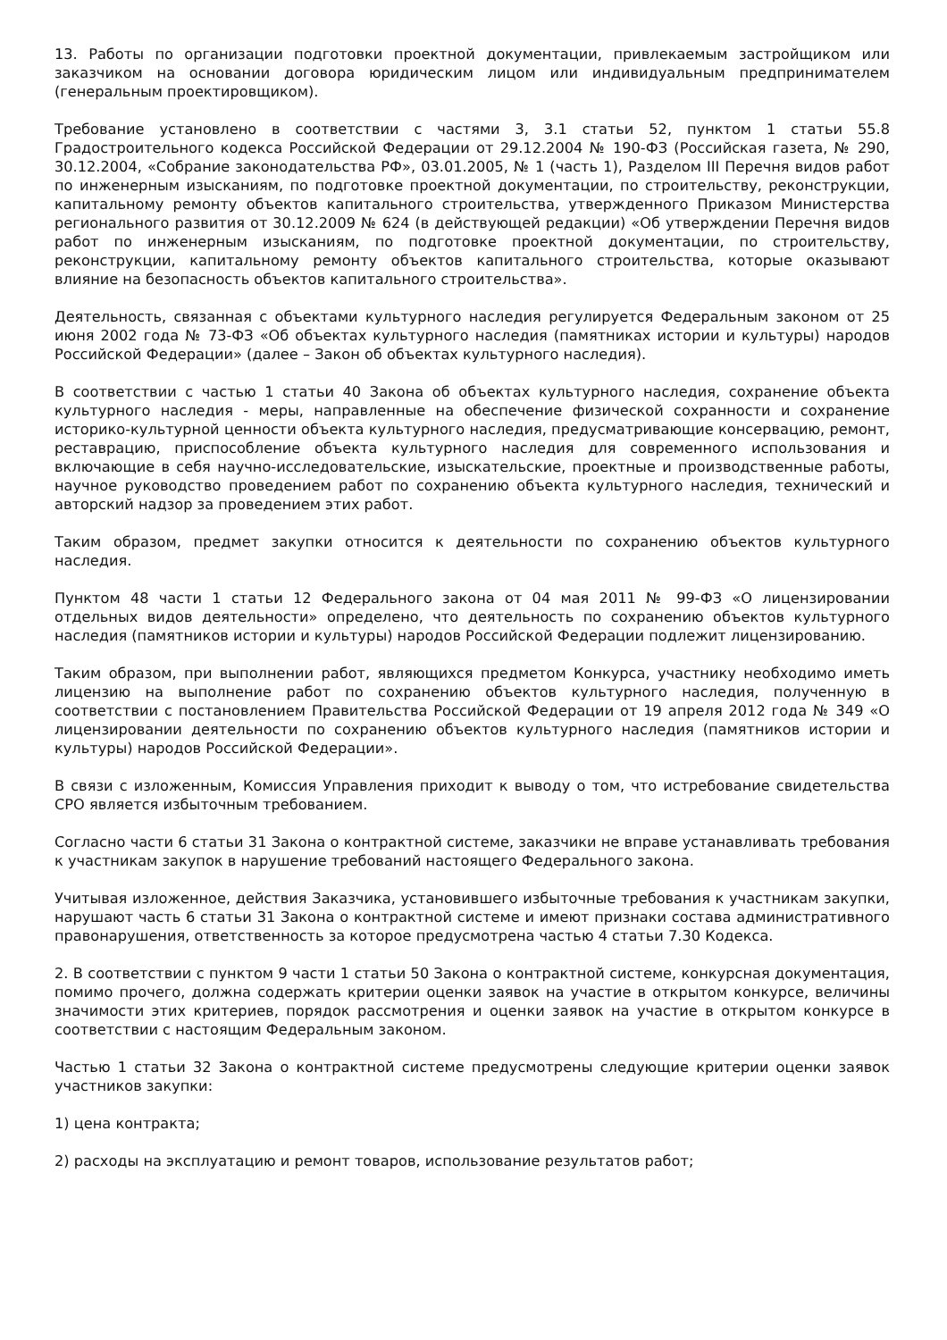13. Работы по организации подготовки проектной документации, привлекаемым застройщиком или заказчиком на основании договора юридическим лицом или индивидуальным предпринимателем (генеральным проектировщиком).
Требование установлено в соответствии с частями 3, 3.1 статьи 52, пунктом 1 статьи 55.8 Градостроительного кодекса Российской Федерации от 29.12.2004 № 190-ФЗ (Российская газета, № 290, 30.12.2004, «Собрание законодательства РФ», 03.01.2005, № 1 (часть 1), Разделом III Перечня видов работ по инженерным изысканиям, по подготовке проектной документации, по строительству, реконструкции, капитальному ремонту объектов капитального строительства, утвержденного Приказом Министерства регионального развития от 30.12.2009 № 624 (в действующей редакции) «Об утверждении Перечня видов работ по инженерным изысканиям, по подготовке проектной документации, по строительству, реконструкции, капитальному ремонту объектов капитального строительства, которые оказывают влияние на безопасность объектов капитального строительства».
Деятельность, связанная с объектами культурного наследия регулируется Федеральным законом от 25 июня 2002 года № 73-ФЗ «Об объектах культурного наследия (памятниках истории и культуры) народов Российской Федерации» (далее – Закон об объектах культурного наследия).
В соответствии с частью 1 статьи 40 Закона об объектах культурного наследия, сохранение объекта культурного наследия - меры, направленные на обеспечение физической сохранности и сохранение историко-культурной ценности объекта культурного наследия, предусматривающие консервацию, ремонт, реставрацию, приспособление объекта культурного наследия для современного использования и включающие в себя научно-исследовательские, изыскательские, проектные и производственные работы, научное руководство проведением работ по сохранению объекта культурного наследия, технический и авторский надзор за проведением этих работ.
Таким образом, предмет закупки относится к деятельности по сохранению объектов культурного наследия.
Пунктом 48 части 1 статьи 12 Федерального закона от 04 мая 2011 № 99-ФЗ «О лицензировании отдельных видов деятельности» определено, что деятельность по сохранению объектов культурного наследия (памятников истории и культуры) народов Российской Федерации подлежит лицензированию.
Таким образом, при выполнении работ, являющихся предметом Конкурса, участнику необходимо иметь лицензию на выполнение работ по сохранению объектов культурного наследия, полученную в соответствии с постановлением Правительства Российской Федерации от 19 апреля 2012 года № 349 «О лицензировании деятельности по сохранению объектов культурного наследия (памятников истории и культуры) народов Российской Федерации».
В связи с изложенным, Комиссия Управления приходит к выводу о том, что истребование свидетельства СРО является избыточным требованием.
Согласно части 6 статьи 31 Закона о контрактной системе, заказчики не вправе устанавливать требования к участникам закупок в нарушение требований настоящего Федерального закона.
Учитывая изложенное, действия Заказчика, установившего избыточные требования к участникам закупки, нарушают часть 6 статьи 31 Закона о контрактной системе и имеют признаки состава административного правонарушения, ответственность за которое предусмотрена частью 4 статьи 7.30 Кодекса.
2. В соответствии с пунктом 9 части 1 статьи 50 Закона о контрактной системе, конкурсная документация, помимо прочего, должна содержать критерии оценки заявок на участие в открытом конкурсе, величины значимости этих критериев, порядок рассмотрения и оценки заявок на участие в открытом конкурсе в соответствии с настоящим Федеральным законом.
Частью 1 статьи 32 Закона о контрактной системе предусмотрены следующие критерии оценки заявок участников закупки:
1) цена контракта;
2) расходы на эксплуатацию и ремонт товаров, использование результатов работ;